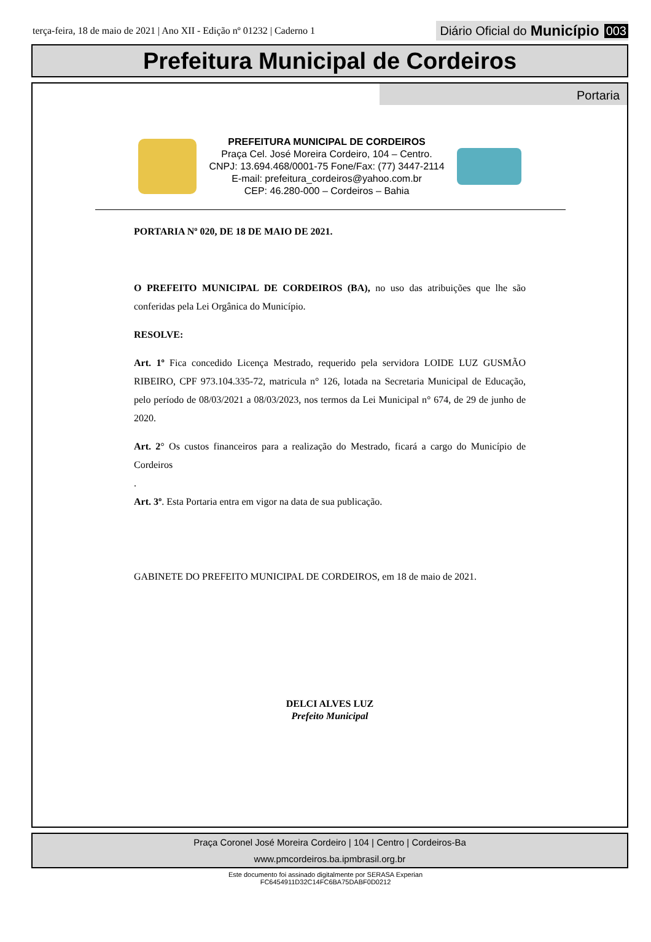terça-feira, 18 de maio de 2021 | Ano XII - Edição nº 01232 | Caderno 1
Diário Oficial do Município 003
Prefeitura Municipal de Cordeiros
Portaria
PREFEITURA MUNICIPAL DE CORDEIROS
Praça Cel. José Moreira Cordeiro, 104 – Centro.
CNPJ: 13.694.468/0001-75 Fone/Fax: (77) 3447-2114
E-mail: prefeitura_cordeiros@yahoo.com.br
CEP: 46.280-000 – Cordeiros – Bahia
PORTARIA Nº 020, DE 18 DE MAIO DE 2021.
O PREFEITO MUNICIPAL DE CORDEIROS (BA), no uso das atribuições que lhe são conferidas pela Lei Orgânica do Município.
RESOLVE:
Art. 1º Fica concedido Licença Mestrado, requerido pela servidora LOIDE LUZ GUSMÃO RIBEIRO, CPF 973.104.335-72, matricula n° 126, lotada na Secretaria Municipal de Educação, pelo período de 08/03/2021 a 08/03/2023, nos termos da Lei Municipal n° 674, de 29 de junho de 2020.
Art. 2° Os custos financeiros para a realização do Mestrado, ficará a cargo do Município de Cordeiros
.
Art. 3º. Esta Portaria entra em vigor na data de sua publicação.
GABINETE DO PREFEITO MUNICIPAL DE CORDEIROS, em 18 de maio de 2021.
DELCI ALVES LUZ
Prefeito Municipal
Praça Coronel José Moreira Cordeiro | 104 | Centro | Cordeiros-Ba
www.pmcordeiros.ba.ipmbrasil.org.br
Este documento foi assinado digitalmente por SERASA Experian
FC6454911D32C14FC6BA75DABF0D0212